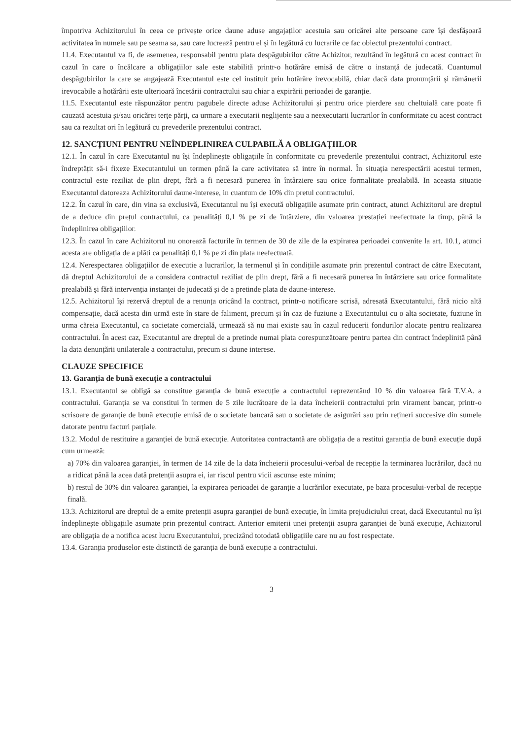împotriva Achizitorului în ceea ce privește orice daune aduse angajaților acestuia sau oricărei alte persoane care își desfășoară activitatea în numele sau pe seama sa, sau care lucrează pentru el și în legătură cu lucrarile ce fac obiectul prezentului contract.
11.4. Executantul va fi, de asemenea, responsabil pentru plata despăgubirilor către Achizitor, rezultând în legătură cu acest contract în cazul în care o încălcare a obligațiilor sale este stabilită printr-o hotărâre emisă de către o instanță de judecată. Cuantumul despăgubirilor la care se angajează Executantul este cel instituit prin hotărâre irevocabilă, chiar dacă data pronunțării și rămânerii irevocabile a hotărârii este ulterioară încetării contractului sau chiar a expirării perioadei de garanție.
11.5. Executantul este răspunzător pentru pagubele directe aduse Achizitorului și pentru orice pierdere sau cheltuială care poate fi cauzată acestuia și/sau oricărei terțe părți, ca urmare a executarii neglijente sau a neexecutarii lucrarilor în conformitate cu acest contract sau ca rezultat ori în legătură cu prevederile prezentului contract.
12. SANCȚIUNI PENTRU NEÎNDEPLINIREA CULPABILĂ A OBLIGAȚIILOR
12.1. În cazul în care Executantul nu își îndeplinește obligațiile în conformitate cu prevederile prezentului contract, Achizitorul este îndreptățit să-i fixeze Executantului un termen până la care activitatea să intre în normal. În situația nerespectării acestui termen, contractul este reziliat de plin drept, fără a fi necesară punerea în întârziere sau orice formalitate prealabilă. In aceasta situatie Executantul datoreaza Achizitorului daune-interese, in cuantum de 10% din pretul contractului.
12.2. În cazul în care, din vina sa exclusivă, Executantul nu își execută obligațiile asumate prin contract, atunci Achizitorul are dreptul de a deduce din prețul contractului, ca penalități 0,1 % pe zi de întârziere, din valoarea prestației neefectuate la timp, până la îndeplinirea obligațiilor.
12.3. În cazul în care Achizitorul nu onorează facturile în termen de 30 de zile de la expirarea perioadei convenite la art. 10.1, atunci acesta are obligația de a plăti ca penalități 0,1 % pe zi din plata neefectuată.
12.4. Nerespectarea obligațiilor de executie a lucrarilor, la termenul și în condițiile asumate prin prezentul contract de către Executant, dă dreptul Achizitorului de a considera contractul reziliat de plin drept, fără a fi necesară punerea în întârziere sau orice formalitate prealabilă și fără intervenția instanței de judecată și de a pretinde plata de daune-interese.
12.5. Achizitorul își rezervă dreptul de a renunța oricând la contract, printr-o notificare scrisă, adresată Executantului, fără nicio altă compensație, dacă acesta din urmă este în stare de faliment, precum și în caz de fuziune a Executantului cu o alta societate, fuziune în urma căreia Executantul, ca societate comercială, urmează să nu mai existe sau în cazul reducerii fondurilor alocate pentru realizarea contractului. În acest caz, Executantul are dreptul de a pretinde numai plata corespunzătoare pentru partea din contract îndeplinită până la data denunțării unilaterale a contractului, precum si daune interese.
CLAUZE SPECIFICE
13. Garanția de bună execuție a contractului
13.1. Executantul se obligă sa constitue garanția de bună execuție a contractului reprezentând 10 % din valoarea fără T.V.A. a contractului. Garanția se va constitui în termen de 5 zile lucrătoare de la data încheierii contractului prin virament bancar, printr-o scrisoare de garanție de bună execuție emisă de o societate bancară sau o societate de asigurări sau prin rețineri succesive din sumele datorate pentru facturi parțiale.
13.2. Modul de restituire a garanției de bună execuție. Autoritatea contractantă are obligația de a restitui garanția de bună execuție după cum urmează:
a) 70% din valoarea garanției, în termen de 14 zile de la data încheierii procesului-verbal de recepție la terminarea lucrărilor, dacă nu a ridicat până la acea dată pretenții asupra ei, iar riscul pentru vicii ascunse este minim;
b) restul de 30% din valoarea garanției, la expirarea perioadei de garanție a lucrărilor executate, pe baza procesului-verbal de recepție finală.
13.3. Achizitorul are dreptul de a emite pretenții asupra garanției de bună execuție, în limita prejudiciului creat, dacă Executantul nu își îndeplinește obligațiile asumate prin prezentul contract. Anterior emiterii unei pretenții asupra garanției de bună execuție, Achizitorul are obligația de a notifica acest lucru Executantului, precizând totodată obligațiile care nu au fost respectate.
13.4. Garanția produselor este distinctă de garanția de bună execuție a contractului.
3